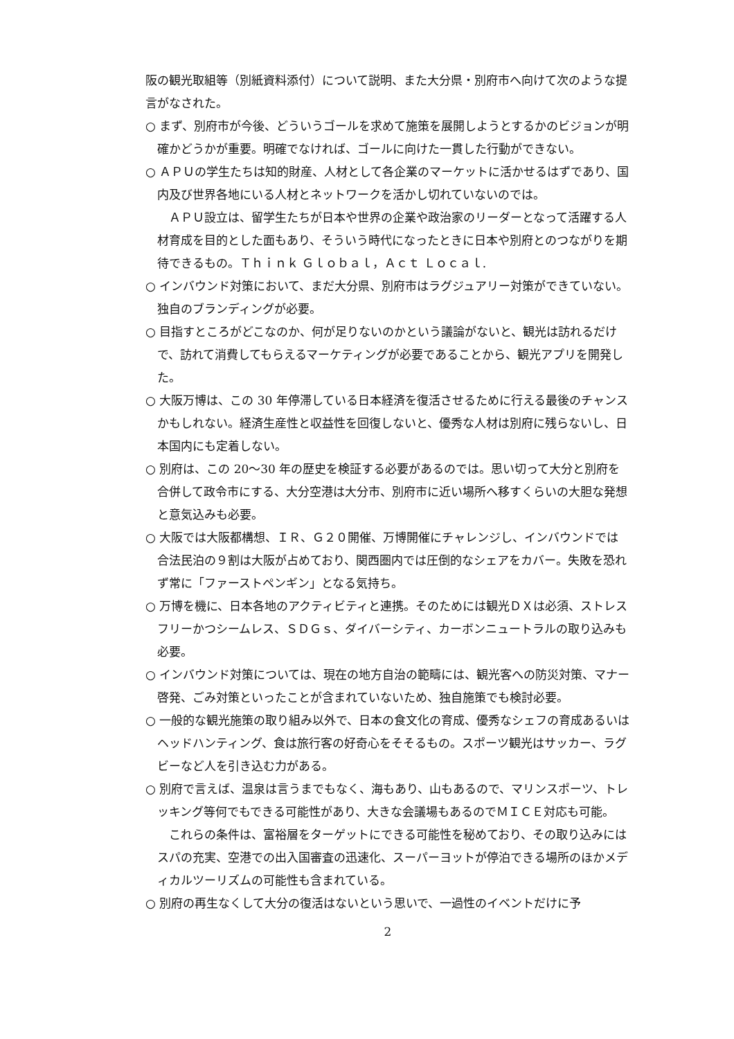阪の観光取組等（別紙資料添付）について説明、また大分県・別府市へ向けて次のような提言がなされた。
○ まず、別府市が今後、どういうゴールを求めて施策を展開しようとするかのビジョンが明確かどうかが重要。明確でなければ、ゴールに向けた一貫した行動ができない。
○ ＡＰＵの学生たちは知的財産、人材として各企業のマーケットに活かせるはずであり、国内及び世界各地にいる人材とネットワークを活かし切れていないのでは。
ＡＰＵ設立は、留学生たちが日本や世界の企業や政治家のリーダーとなって活躍する人材育成を目的とした面もあり、そういう時代になったときに日本や別府とのつながりを期待できるもの。Ｔｈｉｎｋ Ｇｌｏｂａｌ，Ａｃｔ Ｌｏｃａｌ.
○ インバウンド対策において、まだ大分県、別府市はラグジュアリー対策ができていない。独自のブランディングが必要。
○ 目指すところがどこなのか、何が足りないのかという議論がないと、観光は訪れるだけで、訪れて消費してもらえるマーケティングが必要であることから、観光アプリを開発した。
○ 大阪万博は、この 30 年停滞している日本経済を復活させるために行える最後のチャンスかもしれない。経済生産性と収益性を回復しないと、優秀な人材は別府に残らないし、日本国内にも定着しない。
○ 別府は、この 20〜30 年の歴史を検証する必要があるのでは。思い切って大分と別府を合併して政令市にする、大分空港は大分市、別府市に近い場所へ移すくらいの大胆な発想と意気込みも必要。
○ 大阪では大阪都構想、ＩＲ、Ｇ２０開催、万博開催にチャレンジし、インバウンドでは合法民泊の９割は大阪が占めており、関西圏内では圧倒的なシェアをカバー。失敗を恐れず常に「ファーストペンギン」となる気持ち。
○ 万博を機に、日本各地のアクティビティと連携。そのためには観光ＤＸは必須、ストレスフリーかつシームレス、ＳＤＧｓ、ダイバーシティ、カーボンニュートラルの取り込みも必要。
○ インバウンド対策については、現在の地方自治の範疇には、観光客への防災対策、マナー啓発、ごみ対策といったことが含まれていないため、独自施策でも検討必要。
○ 一般的な観光施策の取り組み以外で、日本の食文化の育成、優秀なシェフの育成あるいはヘッドハンティング、食は旅行客の好奇心をそそるもの。スポーツ観光はサッカー、ラグビーなど人を引き込む力がある。
○ 別府で言えば、温泉は言うまでもなく、海もあり、山もあるので、マリンスポーツ、トレッキング等何でもできる可能性があり、大きな会議場もあるのでＭＩＣＥ対応も可能。
これらの条件は、富裕層をターゲットにできる可能性を秘めており、その取り込みにはスパの充実、空港での出入国審査の迅速化、スーパーヨットが停泊できる場所のほかメディカルツーリズムの可能性も含まれている。
○ 別府の再生なくして大分の復活はないという思いで、一過性のイベントだけに予
2